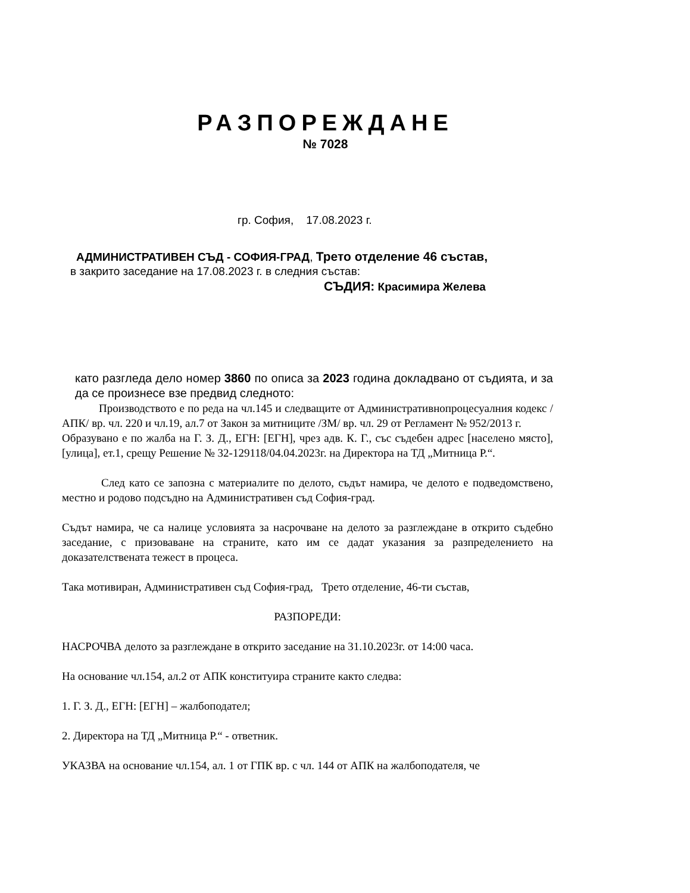РАЗПОРЕЖДАНЕ
№ 7028
гр. София, 17.08.2023 г.
АДМИНИСТРАТИВЕН СЪД - СОФИЯ-ГРАД, Трето отделение 46 състав,
в закрито заседание на 17.08.2023 г. в следния състав:
СЪДИЯ: Красимира Желева
като разгледа дело номер 3860 по описа за 2023 година докладвано от съдията, и за да се произнесе взе предвид следното:
Производството е по реда на чл.145 и следващите от Административнопроцесуалния кодекс /АПК/ вр. чл. 220 и чл.19, ал.7 от Закон за митниците /ЗМ/ вр. чл. 29 от Регламент № 952/2013 г.
Образувано е по жалба на Г. З. Д., ЕГН: [ЕГН], чрез адв. К. Г., със съдебен адрес [населено място], [улица], ет.1, срещу Решение № 32-129118/04.04.2023г. на Директора на ТД „Митница Р.“.
След като се запозна с материалите по делото, съдът намира, че делото е подведомствено, местно и родово подсъдно на Административен съд София-град.
Съдът намира, че са налице условията за насрочване на делото за разглеждане в открито съдебно заседание, с призоваване на страните, като им се дадат указания за разпределението на доказателствената тежест в процеса.
Така мотивиран, Административен съд София-град, Трето отделение, 46-ти състав,
РАЗПОРЕДИ:
НАСРОЧВА делото за разглеждане в открито заседание на 31.10.2023г. от 14:00 часа.
На основание чл.154, ал.2 от АПК конституира страните както следва:
1. Г. З. Д., ЕГН: [ЕГН] – жалбоподател;
2. Директора на ТД „Митница Р.“ - ответник.
УКАЗВА на основание чл.154, ал. 1 от ГПК вр. с чл. 144 от АПК на жалбоподателя, че